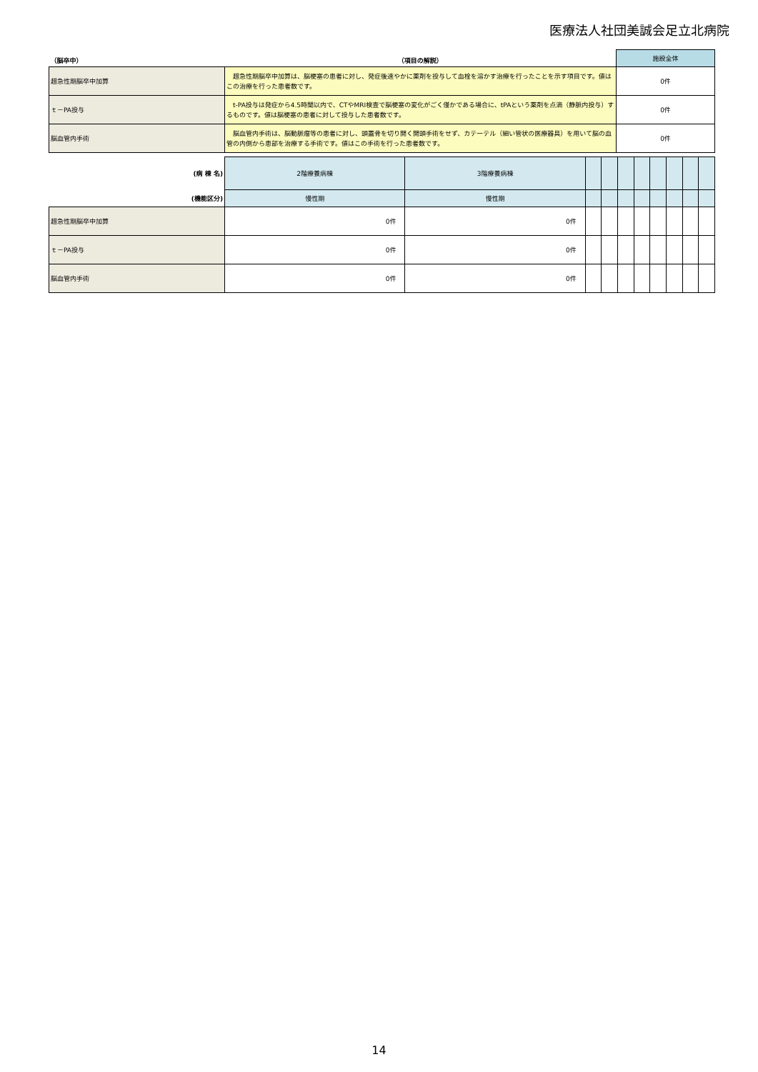医療法人社団美誠会足立北病院
| （脳卒中） | （項目の解説） | 施設全体 |
| --- | --- | --- |
| 超急性期脳卒中加算 | 超急性期脳卒中加算は、脳梗塞の患者に対し、発症後速やかに薬剤を投与して血栓を溶かす治療を行ったことを示す項目です。値はこの治療を行った患者数です。 | 0件 |
| ｔ－PA投与 | t-PA投与は発症から4.5時間以内で、CTやMRI検査で脳梗塞の変化がごく僅かである場合に、tPAという薬剤を点滴（静脈内投与）するものです。値は脳梗塞の患者に対して投与した患者数です。 | 0件 |
| 脳血管内手術 | 脳血管内手術は、脳動脈瘤等の患者に対し、頭蓋骨を切り開く開頭手術をせず、カテーテル（細い管状の医療器具）を用いて脳の血管の内側から患部を治療する手術です。値はこの手術を行った患者数です。 | 0件 |
| (病 棟 名) | 2階療養病棟 | 3階療養病棟 | | | | | | | | |
| (機能区分) | 慢性期 | 慢性期 | | | | | | | | |
| 超急性期脳卒中加算 | 0件 | 0件 | | | | | | | | |
| ｔ－PA投与 | 0件 | 0件 | | | | | | | | |
| 脳血管内手術 | 0件 | 0件 | | | | | | | | |
14